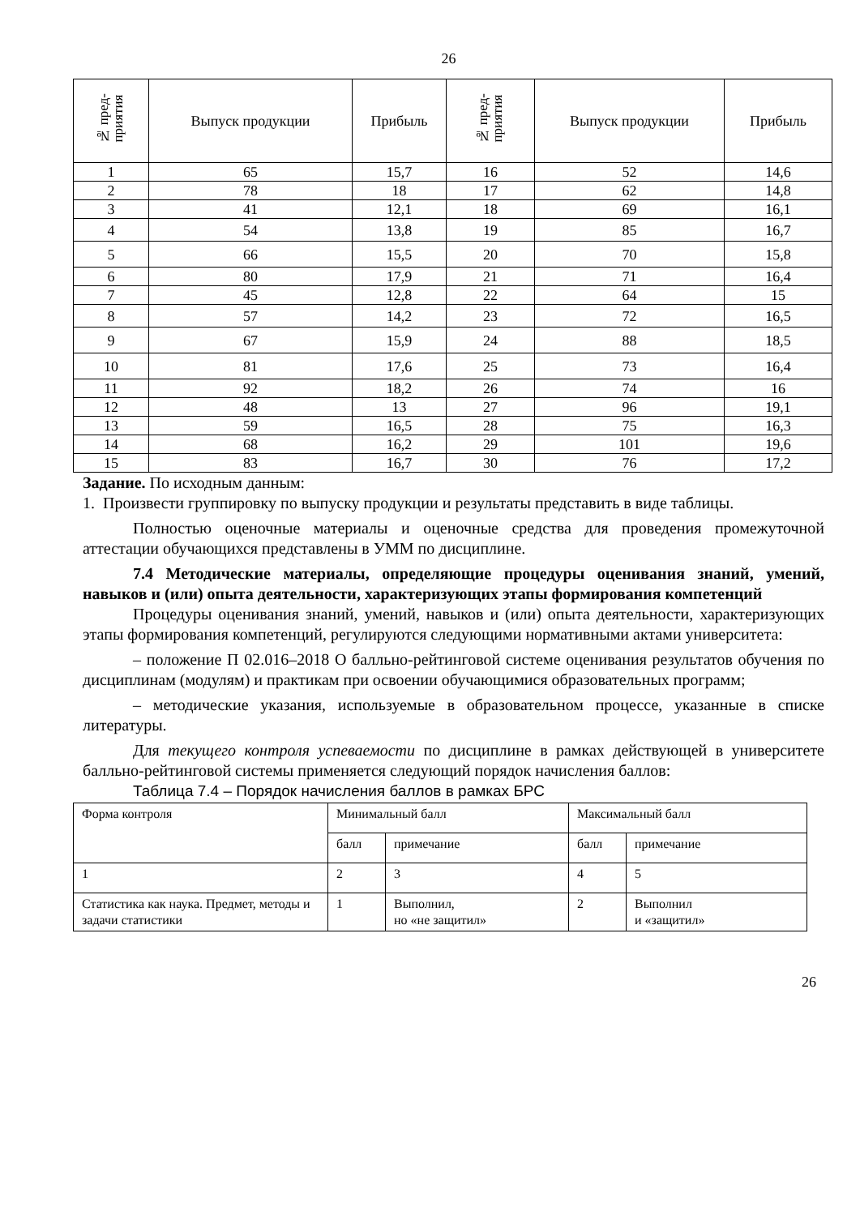26
| № пред- приятия | Выпуск продукции | Прибыль | № пред- приятия | Выпуск продукции | Прибыль |
| --- | --- | --- | --- | --- | --- |
| 1 | 65 | 15,7 | 16 | 52 | 14,6 |
| 2 | 78 | 18 | 17 | 62 | 14,8 |
| 3 | 41 | 12,1 | 18 | 69 | 16,1 |
| 4 | 54 | 13,8 | 19 | 85 | 16,7 |
| 5 | 66 | 15,5 | 20 | 70 | 15,8 |
| 6 | 80 | 17,9 | 21 | 71 | 16,4 |
| 7 | 45 | 12,8 | 22 | 64 | 15 |
| 8 | 57 | 14,2 | 23 | 72 | 16,5 |
| 9 | 67 | 15,9 | 24 | 88 | 18,5 |
| 10 | 81 | 17,6 | 25 | 73 | 16,4 |
| 11 | 92 | 18,2 | 26 | 74 | 16 |
| 12 | 48 | 13 | 27 | 96 | 19,1 |
| 13 | 59 | 16,5 | 28 | 75 | 16,3 |
| 14 | 68 | 16,2 | 29 | 101 | 19,6 |
| 15 | 83 | 16,7 | 30 | 76 | 17,2 |
Задание. По исходным данным:
1. Произвести группировку по выпуску продукции и результаты представить в виде таблицы.
Полностью оценочные материалы и оценочные средства для проведения промежуточной аттестации обучающихся представлены в УММ по дисциплине.
7.4 Методические материалы, определяющие процедуры оценивания знаний, умений, навыков и (или) опыта деятельности, характеризующих этапы формирования компетенций
Процедуры оценивания знаний, умений, навыков и (или) опыта деятельности, характеризующих этапы формирования компетенций, регулируются следующими нормативными актами университета:
– положение П 02.016–2018 О балльно-рейтинговой системе оценивания результатов обучения по дисциплинам (модулям) и практикам при освоении обучающимися образовательных программ;
– методические указания, используемые в образовательном процессе, указанные в списке литературы.
Для текущего контроля успеваемости по дисциплине в рамках действующей в университете балльно-рейтинговой системы применяется следующий порядок начисления баллов:
Таблица 7.4 – Порядок начисления баллов в рамках БРС
| Форма контроля | Минимальный балл | | Максимальный балл | |
| | балл | примечание | балл | примечание |
| 1 | 2 | 3 | 4 | 5 |
| Статистика как наука. Предмет, методы и задачи статистики | 1 | Выполнил, но «не защитил» | 2 | Выполнил и «защитил» |
26